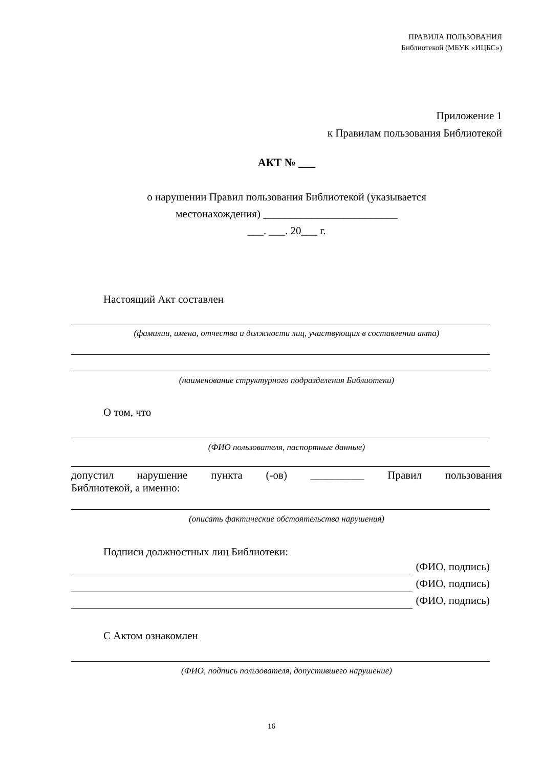ПРАВИЛА ПОЛЬЗОВАНИЯ
Библиотекой (МБУК «ИЦБС»)
Приложение 1
к Правилам пользования Библиотекой
АКТ № ___
о нарушении Правил пользования Библиотекой (указывается
местонахождения) _________________________
___. ___. 20___ г.
Настоящий Акт составлен
(фамилии, имена, отчества и должности лиц, участвующих в составлении акта)
(наименование структурного подразделения Библиотеки)
О том, что
(ФИО пользователя, паспортные данные)
допустил нарушение пункта (-ов) __________ Правил пользования
Библиотекой, а именно:
(описать фактические обстоятельства нарушения)
Подписи должностных лиц Библиотеки:
(ФИО, подпись)
(ФИО, подпись)
(ФИО, подпись)
С Актом ознакомлен
(ФИО, подпись пользователя, допустившего нарушение)
16